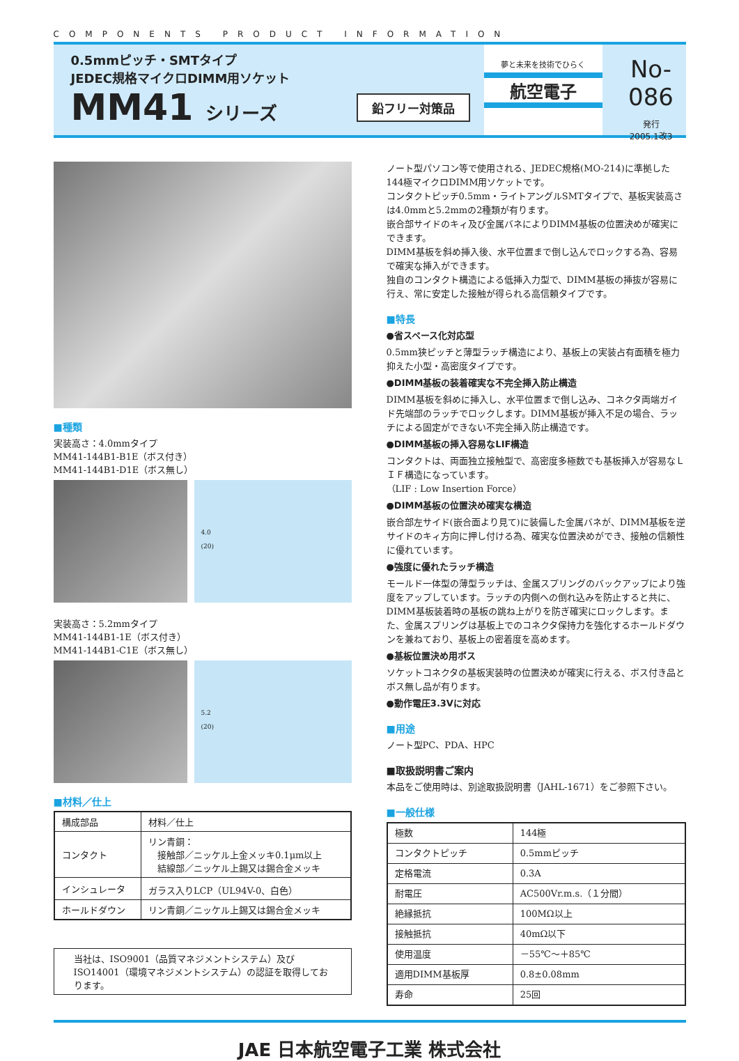COMPONENTS PRODUCT INFORMATION
0.5mmピッチ・SMTタイプ
JEDEC規格マイクロDIMM用ソケット
MM41 シリーズ
鉛フリー対策品
夢と未来を技術でひらく
航空電子
No-086
発行
2005.1改3
■種類
実装高さ：4.0mmタイプ
MM41-144B1-B1E（ボス付き）
MM41-144B1-D1E（ボス無し）
4.0
(20)
実装高さ：5.2mmタイプ
MM41-144B1-1E（ボス付き）
MM41-144B1-C1E（ボス無し）
5.2
(20)
■材料／仕上
| 構成部品 | 材料／仕上 |
| --- | --- |
| コンタクト | リン青銅： 接触部／ニッケル上金メッキ0.1μm以上 結線部／ニッケル上錫又は錫合金メッキ |
| インシュレータ | ガラス入りLCP（UL94V-0、白色） |
| ホールドダウン | リン青銅／ニッケル上錫又は錫合金メッキ |
当社は、ISO9001（品質マネジメントシステム）及びISO14001（環境マネジメントシステム）の認証を取得しております。
ノート型パソコン等で使用される、JEDEC規格(MO-214)に準拠した144極マイクロDIMM用ソケットです。
コンタクトピッチ0.5mm・ライトアングルSMTタイプで、基板実装高さは4.0mmと5.2mmの2種類が有ります。
嵌合部サイドのキィ及び金属バネによりDIMM基板の位置決めが確実にできます。
DIMM基板を斜め挿入後、水平位置まで倒し込んでロックする為、容易で確実な挿入ができます。
独自のコンタクト構造による低挿入力型で、DIMM基板の挿抜が容易に行え、常に安定した接触が得られる高信頼タイプです。
■特長
●省スペース化対応型
0.5mm狭ピッチと薄型ラッチ構造により、基板上の実装占有面積を極力抑えた小型・高密度タイプです。
●DIMM基板の装着確実な不完全挿入防止構造
DIMM基板を斜めに挿入し、水平位置まで倒し込み、コネクタ両端ガイド先端部のラッチでロックします。DIMM基板が挿入不足の場合、ラッチによる固定ができない不完全挿入防止構造です。
●DIMM基板の挿入容易なLIF構造
コンタクトは、両面独立接触型で、高密度多極数でも基板挿入が容易なＬＩＦ構造になっています。
（LIF : Low Insertion Force）
●DIMM基板の位置決め確実な構造
嵌合部左サイド(嵌合面より見て)に装備した金属バネが、DIMM基板を逆サイドのキィ方向に押し付ける為、確実な位置決めができ、接触の信頼性に優れています。
●強度に優れたラッチ構造
モールド一体型の薄型ラッチは、金属スプリングのバックアップにより強度をアップしています。ラッチの内側への倒れ込みを防止すると共に、DIMM基板装着時の基板の跳ね上がりを防ぎ確実にロックします。また、金属スプリングは基板上でのコネクタ保持力を強化するホールドダウンを兼ねており、基板上の密着度を高めます。
●基板位置決め用ボス
ソケットコネクタの基板実装時の位置決めが確実に行える、ボス付き品とボス無し品が有ります。
●動作電圧3.3Vに対応
■用途
ノート型PC、PDA、HPC
■取扱説明書ご案内
本品をご使用時は、別途取扱説明書（JAHL-1671）をご参照下さい。
■一般仕様
| 極数 | 144極 |
| コンタクトピッチ | 0.5mmピッチ |
| 定格電流 | 0.3A |
| 耐電圧 | AC500Vr.m.s.（１分間） |
| 絶縁抵抗 | 100MΩ以上 |
| 接触抵抗 | 40mΩ以下 |
| 使用温度 | －55℃～＋85℃ |
| 適用DIMM基板厚 | 0.8±0.08mm |
| 寿命 | 25回 |
JAE 日本航空電子工業 株式会社